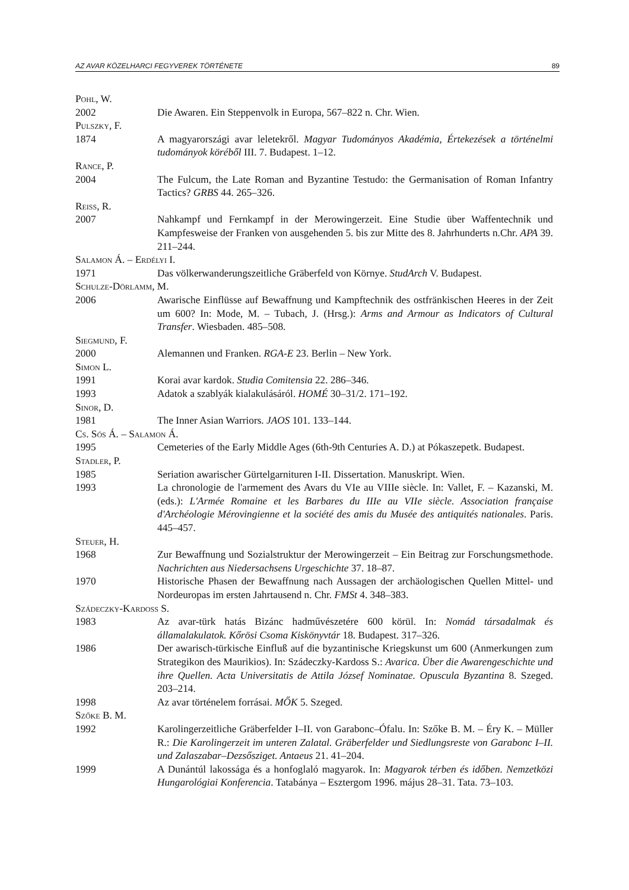AZ AVAR KÖZELHARCI FEGYVEREK TÖRTÉNETE 89
Pohl, W.
2002 Die Awaren. Ein Steppenvolk in Europa, 567–822 n. Chr. Wien.
Pulszky, F.
1874 A magyarországi avar leletekről. Magyar Tudományos Akadémia, Értekezések a történelmi tudományok köréből III. 7. Budapest. 1–12.
Rance, P.
2004 The Fulcum, the Late Roman and Byzantine Testudo: the Germanisation of Roman Infantry Tactics? GRBS 44. 265–326.
Reiß, R.
2007 Nahkampf und Fernkampf in der Merowingerzeit. Eine Studie über Waffentechnik und Kampfesweise der Franken von ausgehenden 5. bis zur Mitte des 8. Jahrhunderts n.Chr. APA 39. 211–244.
Salamon Á. – Erdélyi I.
1971 Das völkerwanderungszeitliche Gräberfeld von Környe. StudArch V. Budapest.
Schulze-Dörlamm, M.
2006 Awarische Einflüsse auf Bewaffnung und Kampftechnik des ostfränkischen Heeres in der Zeit um 600? In: Mode, M. – Tubach, J. (Hrsg.): Arms and Armour as Indicators of Cultural Transfer. Wiesbaden. 485–508.
Siegmund, F.
2000 Alemannen und Franken. RGA-E 23. Berlin – New York.
Simon L.
1991 Korai avar kardok. Studia Comitensia 22. 286–346.
1993 Adatok a szablyák kialakulásáról. HOMÉ 30–31/2. 171–192.
Sinor, D.
1981 The Inner Asian Warriors. JAOS 101. 133–144.
Cs. Sós Á. – Salamon Á.
1995 Cemeteries of the Early Middle Ages (6th-9th Centuries A. D.) at Pókaszepetk. Budapest.
Stadler, P.
1985 Seriation awarischer Gürtelgarnituren I-II. Dissertation. Manuskript. Wien.
1993 La chronologie de l'armement des Avars du VIe au VIIIe siècle. In: Vallet, F. – Kazanski, M. (eds.): L'Armée Romaine et les Barbares du IIIe au VIIe siècle. Association française d'Archéologie Mérovingienne et la société des amis du Musée des antiquités nationales. Paris. 445–457.
Steuer, H.
1968 Zur Bewaffnung und Sozialstruktur der Merowingerzeit – Ein Beitrag zur Forschungsmethode. Nachrichten aus Niedersachsens Urgeschichte 37. 18–87.
1970 Historische Phasen der Bewaffnung nach Aussagen der archäologischen Quellen Mittel- und Nordeuropas im ersten Jahrtausend n. Chr. FMSt 4. 348–383.
Szádeczky-Kardoss S.
1983 Az avar-türk hatás Bizánc hadművészetére 600 körül. In: Nomád társadalmak és államalakulatok. Kőrösi Csoma Kiskönyvtár 18. Budapest. 317–326.
1986 Der awarisch-türkische Einfluß auf die byzantinische Kriegskunst um 600 (Anmerkungen zum Strategikon des Maurikios). In: Szádeczky-Kardoss S.: Avarica. Über die Awarengeschichte und ihre Quellen. Acta Universitatis de Attila József Nominatae. Opuscula Byzantina 8. Szeged. 203–214.
1998 Az avar történelem forrásai. MŐK 5. Szeged.
Szőke B. M.
1992 Karolingerzeitliche Gräberfelder I–II. von Garabonc–Ófalu. In: Szőke B. M. – Éry K. – Müller R.: Die Karolingerzeit im unteren Zalatal. Gräberfelder und Siedlungsreste von Garabonc I–II. und Zalaszabar–Dezsősziget. Antaeus 21. 41–204.
1999 A Dunántúl lakossága és a honfoglaló magyarok. In: Magyarok térben és időben. Nemzetközi Hungarológiai Konferencia. Tatabánya – Esztergom 1996. május 28–31. Tata. 73–103.